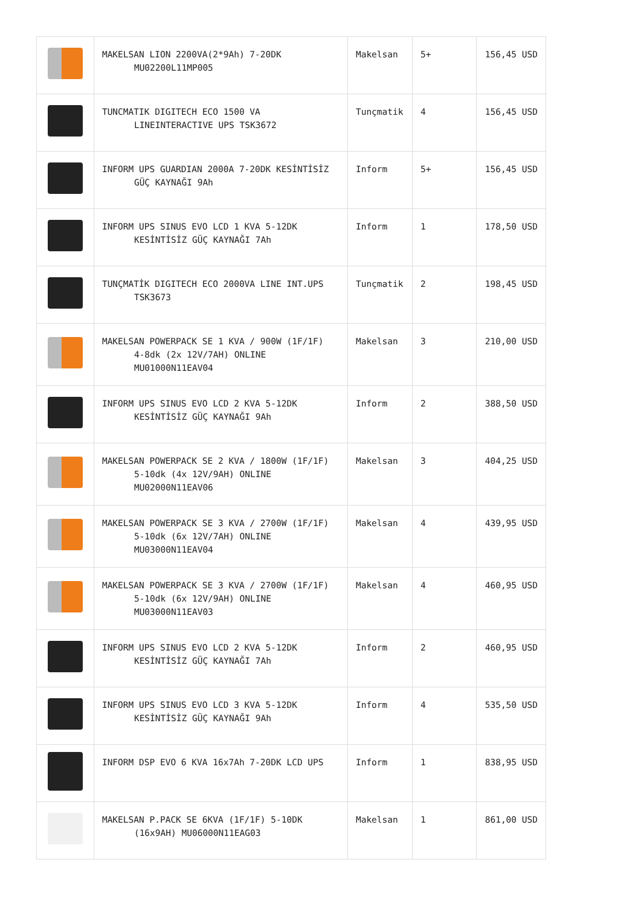| | MAKELSAN LION 2200VA(2*9Ah) 7-20DK MU02200L11MP005 | Makelsan | 5+ | 156,45 USD |
| | TUNCMATIK DIGITECH ECO 1500 VA LINEINTERACTIVE UPS TSK3672 | Tunçmatik | 4 | 156,45 USD |
| | INFORM UPS GUARDIAN 2000A 7-20DK KESİNTİSİZ GÜÇ KAYNAĞI 9Ah | Inform | 5+ | 156,45 USD |
| | INFORM UPS SINUS EVO LCD 1 KVA 5-12DK KESİNTİSİZ GÜÇ KAYNAĞI 7Ah | Inform | 1 | 178,50 USD |
| | TUNÇMATİK DIGITECH ECO 2000VA LINE INT.UPS TSK3673 | Tunçmatik | 2 | 198,45 USD |
| | MAKELSAN POWERPACK SE 1 KVA / 900W (1F/1F) 4-8dk (2x 12V/7AH) ONLINE MU01000N11EAV04 | Makelsan | 3 | 210,00 USD |
| | INFORM UPS SINUS EVO LCD 2 KVA 5-12DK KESİNTİSİZ GÜÇ KAYNAĞI 9Ah | Inform | 2 | 388,50 USD |
| | MAKELSAN POWERPACK SE 2 KVA / 1800W (1F/1F) 5-10dk (4x 12V/9AH) ONLINE MU02000N11EAV06 | Makelsan | 3 | 404,25 USD |
| | MAKELSAN POWERPACK SE 3 KVA / 2700W (1F/1F) 5-10dk (6x 12V/7AH) ONLINE MU03000N11EAV04 | Makelsan | 4 | 439,95 USD |
| | MAKELSAN POWERPACK SE 3 KVA / 2700W (1F/1F) 5-10dk (6x 12V/9AH) ONLINE MU03000N11EAV03 | Makelsan | 4 | 460,95 USD |
| | INFORM UPS SINUS EVO LCD 2 KVA 5-12DK KESİNTİSİZ GÜÇ KAYNAĞI 7Ah | Inform | 2 | 460,95 USD |
| | INFORM UPS SINUS EVO LCD 3 KVA 5-12DK KESİNTİSİZ GÜÇ KAYNAĞI 9Ah | Inform | 4 | 535,50 USD |
| | INFORM DSP EVO 6 KVA 16x7Ah 7-20DK LCD UPS | Inform | 1 | 838,95 USD |
| | MAKELSAN P.PACK SE 6KVA (1F/1F) 5-10DK (16x9AH) MU06000N11EAG03 | Makelsan | 1 | 861,00 USD |